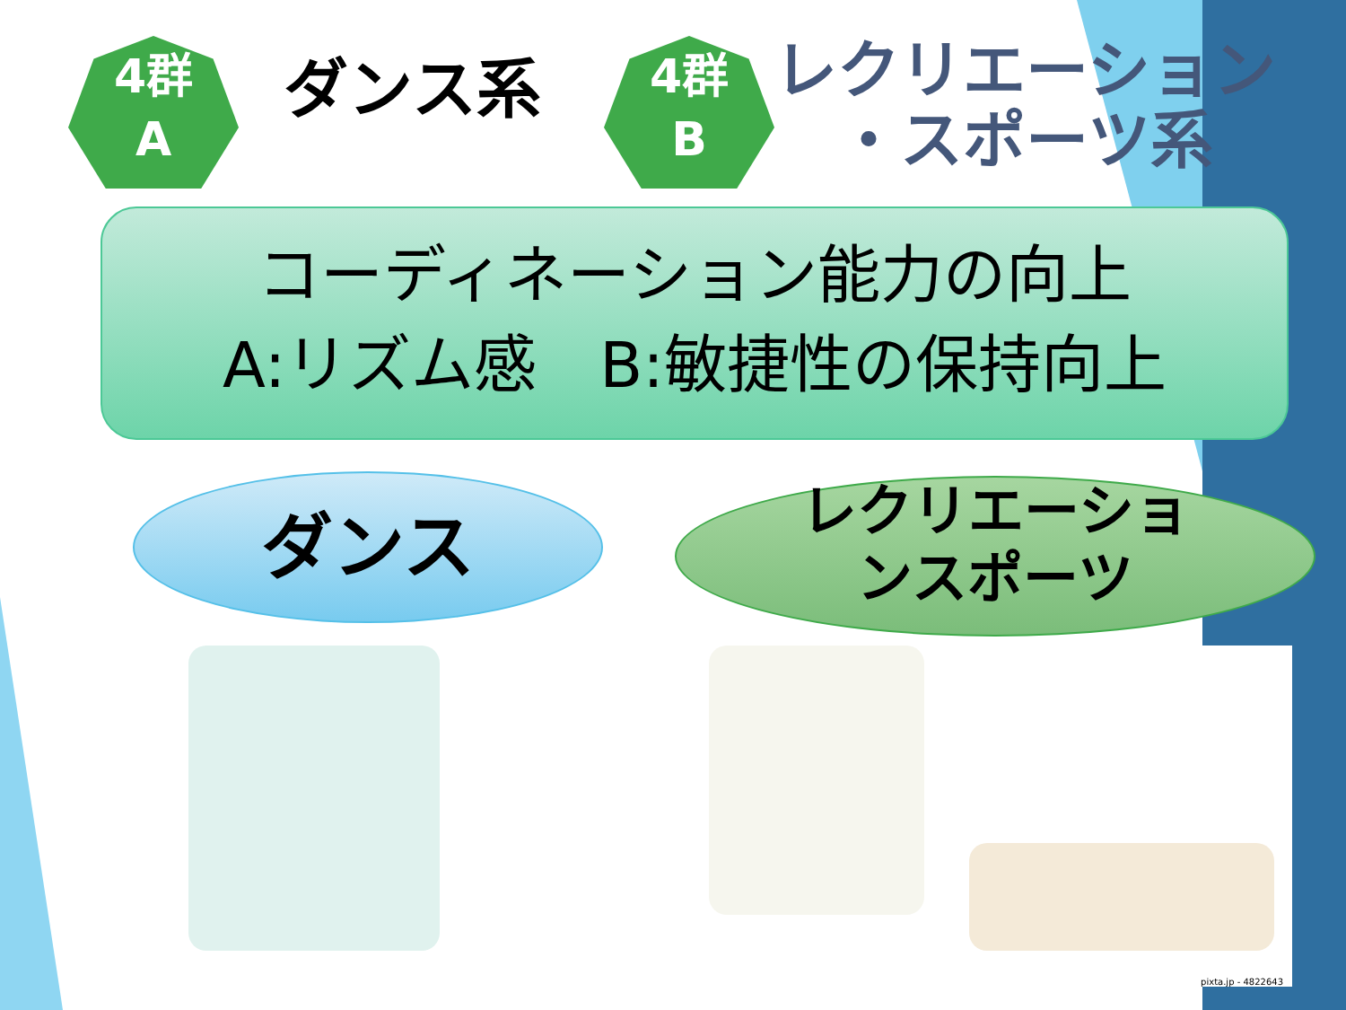4群
A
ダンス系
4群
B
レクリエーション
　・スポーツ系
コーディネーション能力の向上
A:リズム感　B:敏捷性の保持向上
ダンス
レクリエーショ
ンスポーツ
pixta.jp - 4822643